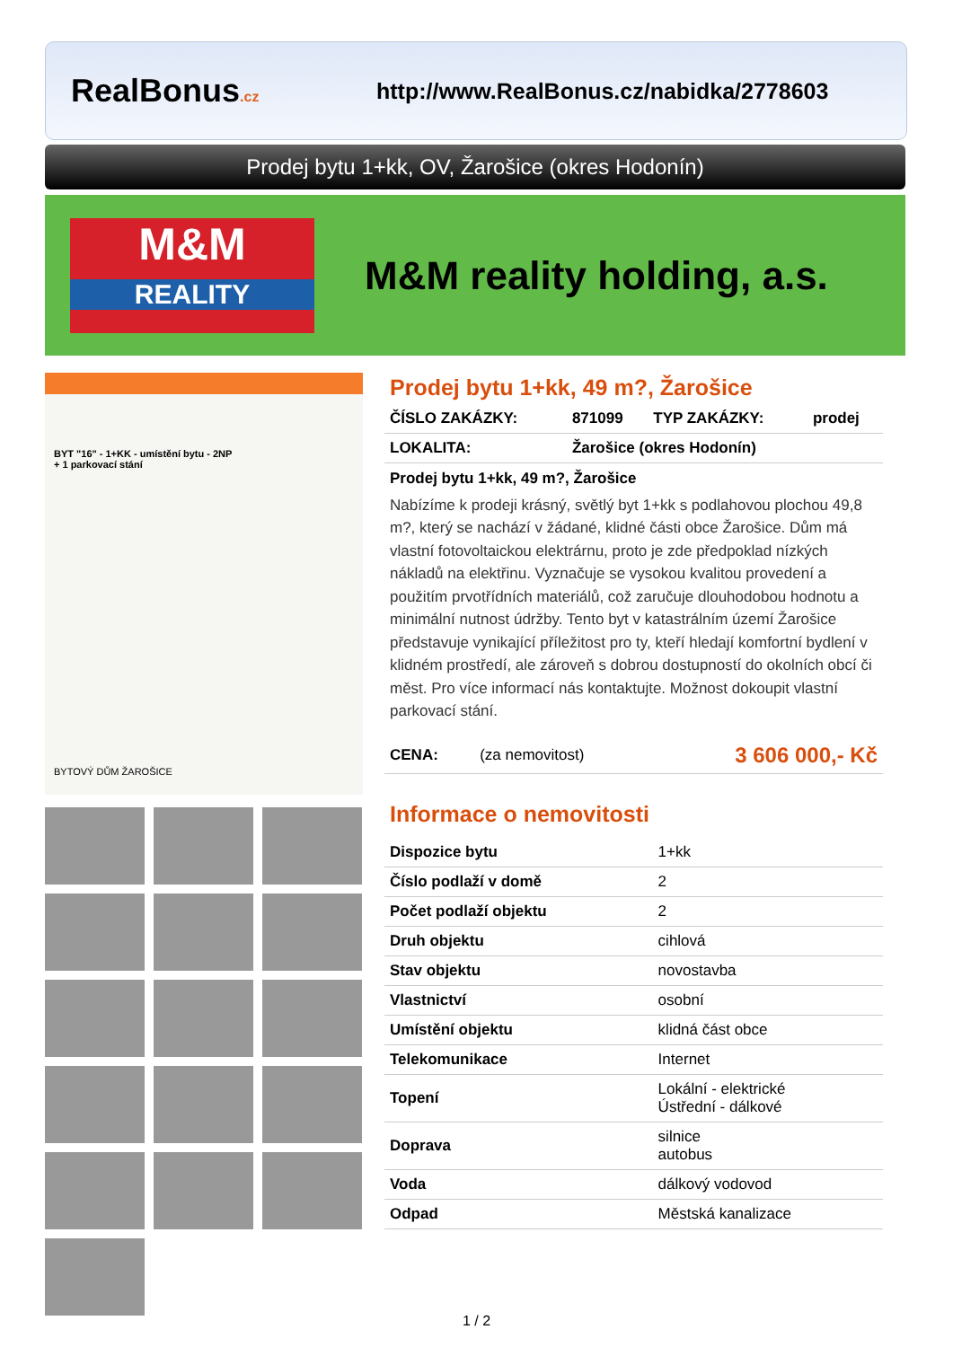RealBonus.cz
http://www.RealBonus.cz/nabidka/2778603
Prodej bytu 1+kk, OV, Žarošice (okres Hodonín)
M&M
REALITY
M&M reality holding, a.s.
BYT "16" - 1+KK - umístění bytu - 2NP
+ 1 parkovací stání
BYTOVÝ DŮM ŽAROŠICE
Prodej bytu 1+kk, 49 m?, Žarošice
| ČÍSLO ZAKÁZKY: | 871099 | TYP ZAKÁZKY: | prodej |
| LOKALITA: | Žarošice (okres Hodonín) | | |
Prodej bytu 1+kk, 49 m?, Žarošice
Nabízíme k prodeji krásný, světlý byt 1+kk s podlahovou plochou 49,8 m?, který se nachází v žádané, klidné části obce Žarošice. Dům má vlastní fotovoltaickou elektrárnu, proto je zde předpoklad nízkých nákladů na elektřinu. Vyznačuje se vysokou kvalitou provedení a použitím prvotřídních materiálů, což zaručuje dlouhodobou hodnotu a minimální nutnost údržby. Tento byt v katastrálním území Žarošice představuje vynikající příležitost pro ty, kteří hledají komfortní bydlení v klidném prostředí, ale zároveň s dobrou dostupností do okolních obcí či měst. Pro více informací nás kontaktujte. Možnost dokoupit vlastní parkovací stání.
| CENA: | (za nemovitost) | 3 606 000,- Kč |
Informace o nemovitosti
| Dispozice bytu | 1+kk |
| Číslo podlaží v domě | 2 |
| Počet podlaží objektu | 2 |
| Druh objektu | cihlová |
| Stav objektu | novostavba |
| Vlastnictví | osobní |
| Umístění objektu | klidná část obce |
| Telekomunikace | Internet |
| Topení | Lokální - elektrické Ústřední - dálkové |
| Doprava | silnice autobus |
| Voda | dálkový vodovod |
| Odpad | Městská kanalizace |
1 / 2